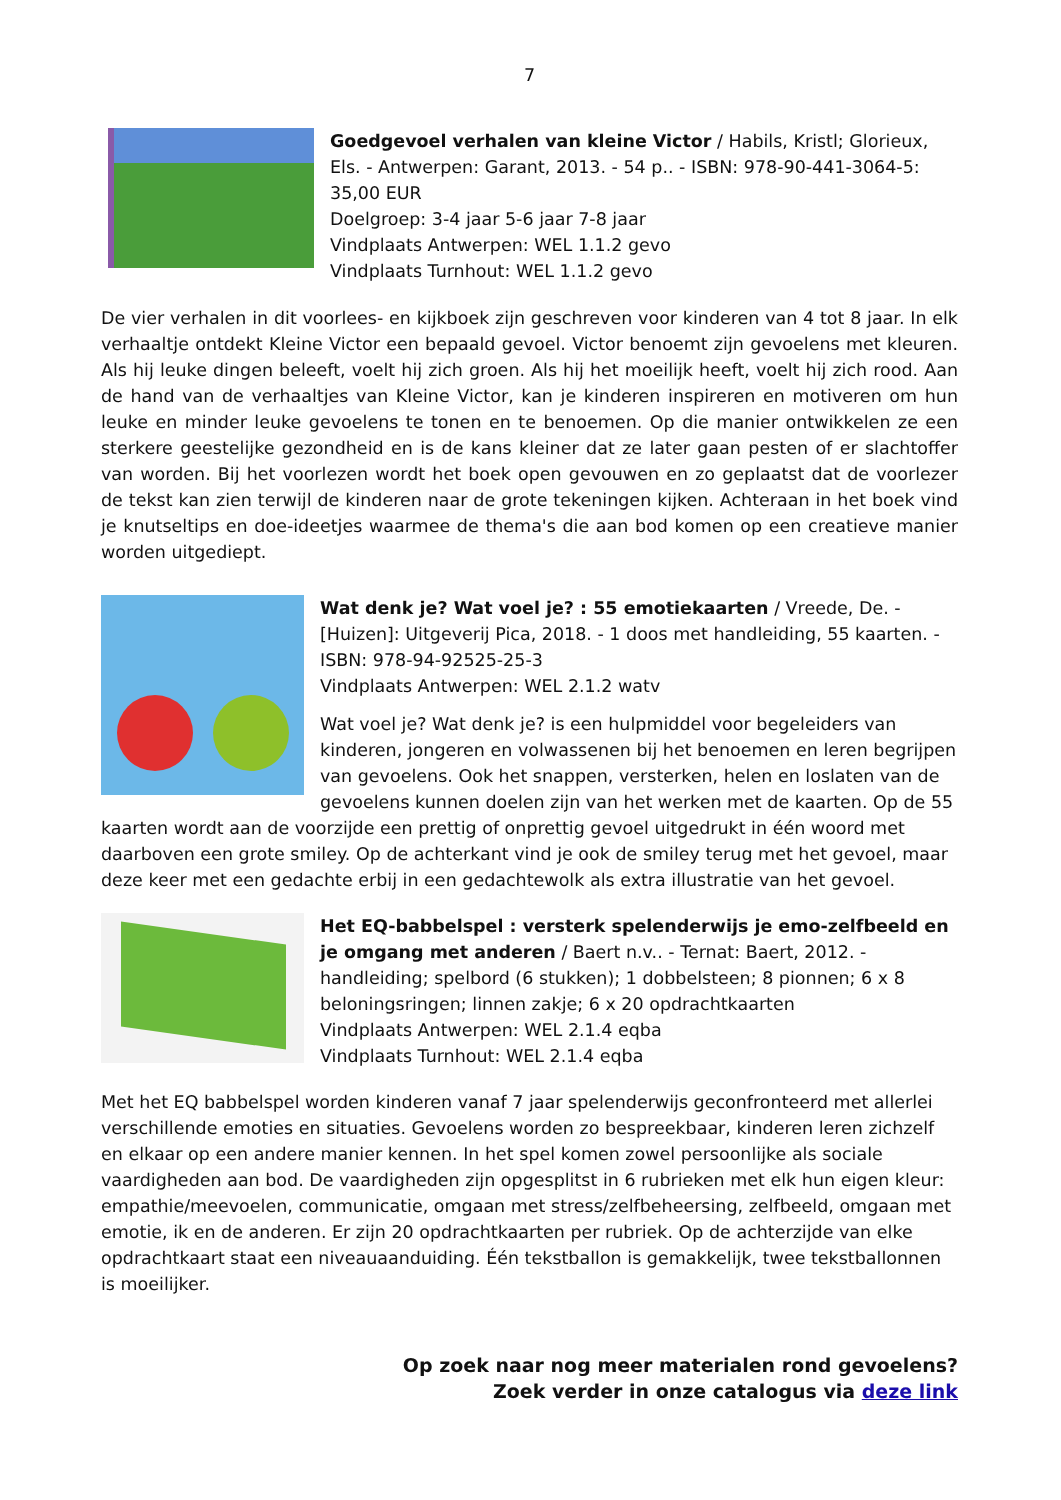7
Goedgevoel verhalen van kleine Victor / Habils, Kristl; Glorieux, Els. - Antwerpen: Garant, 2013. - 54 p.. - ISBN: 978-90-441-3064-5: 35,00 EUR
Doelgroep: 3-4 jaar 5-6 jaar 7-8 jaar
Vindplaats Antwerpen: WEL 1.1.2 gevo
Vindplaats Turnhout: WEL 1.1.2 gevo
De vier verhalen in dit voorlees- en kijkboek zijn geschreven voor kinderen van 4 tot 8 jaar. In elk verhaaltje ontdekt Kleine Victor een bepaald gevoel. Victor benoemt zijn gevoelens met kleuren. Als hij leuke dingen beleeft, voelt hij zich groen. Als hij het moeilijk heeft, voelt hij zich rood. Aan de hand van de verhaaltjes van Kleine Victor, kan je kinderen inspireren en motiveren om hun leuke en minder leuke gevoelens te tonen en te benoemen. Op die manier ontwikkelen ze een sterkere geestelijke gezondheid en is de kans kleiner dat ze later gaan pesten of er slachtoffer van worden. Bij het voorlezen wordt het boek open gevouwen en zo geplaatst dat de voorlezer de tekst kan zien terwijl de kinderen naar de grote tekeningen kijken. Achteraan in het boek vind je knutseltips en doe-ideetjes waarmee de thema's die aan bod komen op een creatieve manier worden uitgediept.
Wat denk je? Wat voel je? : 55 emotiekaarten / Vreede, De. - [Huizen]: Uitgeverij Pica, 2018. - 1 doos met handleiding, 55 kaarten. - ISBN: 978-94-92525-25-3
Vindplaats Antwerpen: WEL 2.1.2 watv
Wat voel je? Wat denk je? is een hulpmiddel voor begeleiders van kinderen, jongeren en volwassenen bij het benoemen en leren begrijpen van gevoelens. Ook het snappen, versterken, helen en loslaten van de gevoelens kunnen doelen zijn van het werken met de kaarten. Op de 55 kaarten wordt aan de voorzijde een prettig of onprettig gevoel uitgedrukt in één woord met daarboven een grote smiley. Op de achterkant vind je ook de smiley terug met het gevoel, maar deze keer met een gedachte erbij in een gedachtewolk als extra illustratie van het gevoel.
Het EQ-babbelspel : versterk spelenderwijs je emo-zelfbeeld en je omgang met anderen / Baert n.v.. - Ternat: Baert, 2012. - handleiding; spelbord (6 stukken); 1 dobbelsteen; 8 pionnen; 6 x 8 beloningsringen; linnen zakje; 6 x 20 opdrachtkaarten
Vindplaats Antwerpen: WEL 2.1.4 eqba
Vindplaats Turnhout: WEL 2.1.4 eqba
Met het EQ babbelspel worden kinderen vanaf 7 jaar spelenderwijs geconfronteerd met allerlei verschillende emoties en situaties. Gevoelens worden zo bespreekbaar, kinderen leren zichzelf en elkaar op een andere manier kennen. In het spel komen zowel persoonlijke als sociale vaardigheden aan bod. De vaardigheden zijn opgesplitst in 6 rubrieken met elk hun eigen kleur: empathie/meevoelen, communicatie, omgaan met stress/zelfbeheersing, zelfbeeld, omgaan met emotie, ik en de anderen. Er zijn 20 opdrachtkaarten per rubriek. Op de achterzijde van elke opdrachtkaart staat een niveauaanduiding. Één tekstballon is gemakkelijk, twee tekstballonnen is moeilijker.
Op zoek naar nog meer materialen rond gevoelens?
Zoek verder in onze catalogus via deze link